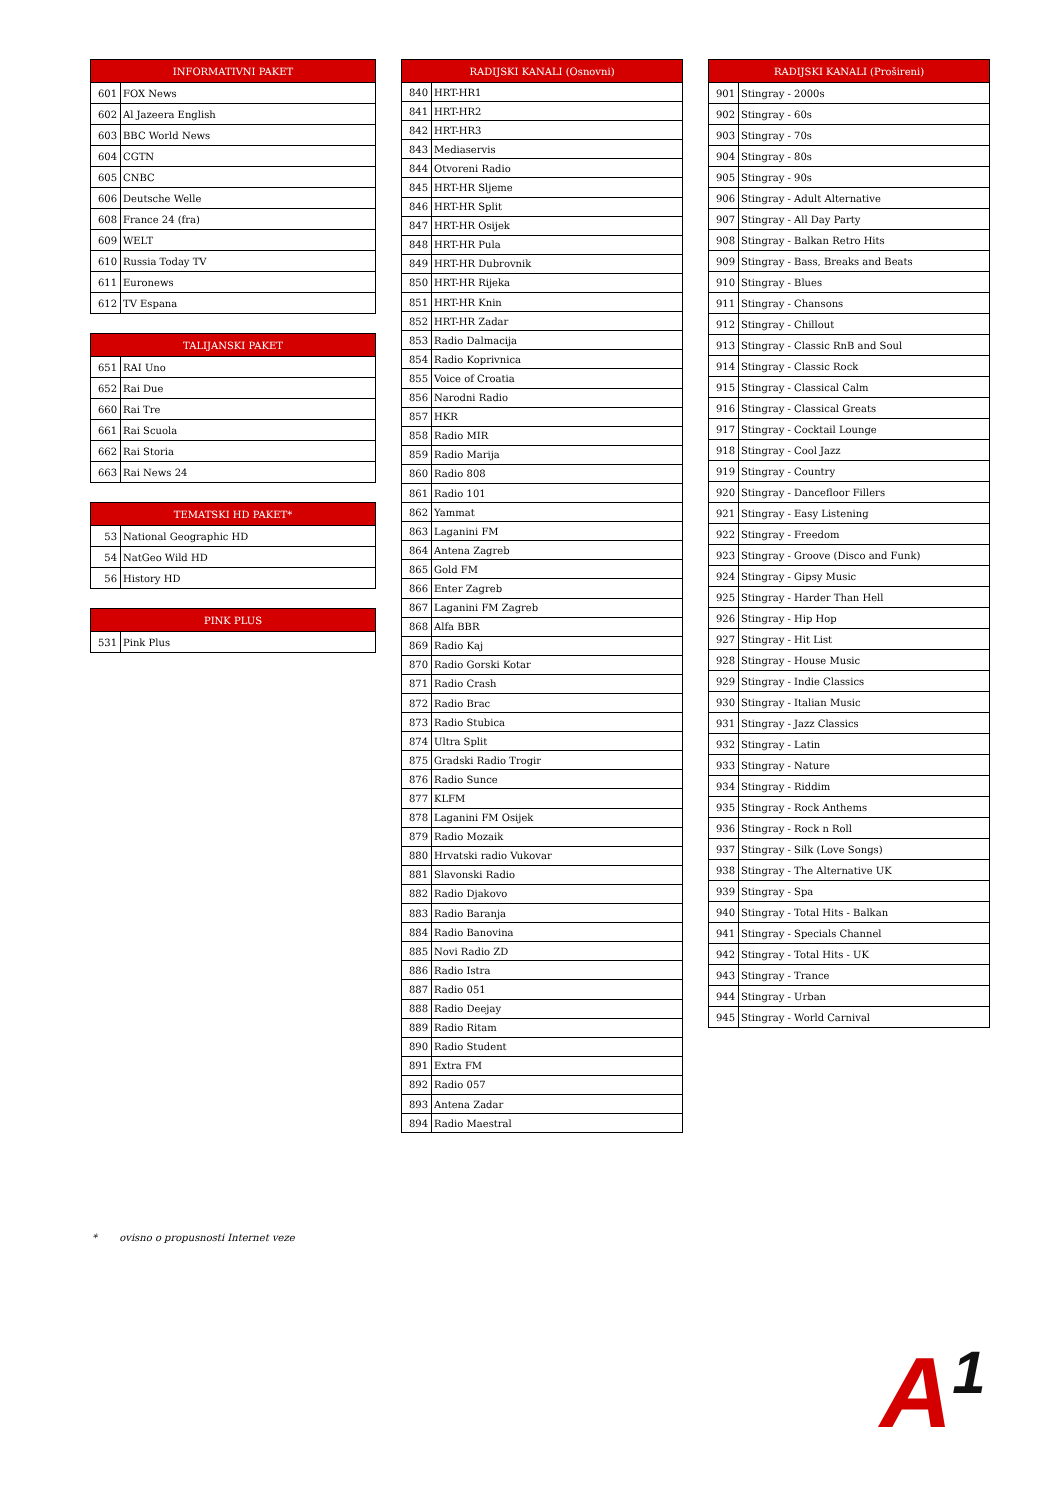| INFORMATIVNI PAKET | |
| --- | --- |
| 601 | FOX News |
| 602 | Al Jazeera English |
| 603 | BBC World News |
| 604 | CGTN |
| 605 | CNBC |
| 606 | Deutsche Welle |
| 608 | France 24 (fra) |
| 609 | WELT |
| 610 | Russia Today TV |
| 611 | Euronews |
| 612 | TV Espana |
| TALIJANSKI PAKET | |
| --- | --- |
| 651 | RAI Uno |
| 652 | Rai Due |
| 660 | Rai Tre |
| 661 | Rai Scuola |
| 662 | Rai Storia |
| 663 | Rai News 24 |
| TEMATSKI HD PAKET* | |
| --- | --- |
| 53 | National Geographic HD |
| 54 | NatGeo Wild HD |
| 56 | History HD |
| PINK PLUS | |
| --- | --- |
| 531 | Pink Plus |
| RADIJSKI KANALI (Osnovni) | |
| --- | --- |
| 840 | HRT-HR1 |
| 841 | HRT-HR2 |
| 842 | HRT-HR3 |
| 843 | Mediaservis |
| 844 | Otvoreni Radio |
| 845 | HRT-HR Sljeme |
| 846 | HRT-HR Split |
| 847 | HRT-HR Osijek |
| 848 | HRT-HR Pula |
| 849 | HRT-HR Dubrovnik |
| 850 | HRT-HR Rijeka |
| 851 | HRT-HR Knin |
| 852 | HRT-HR Zadar |
| 853 | Radio Dalmacija |
| 854 | Radio Koprivnica |
| 855 | Voice of Croatia |
| 856 | Narodni Radio |
| 857 | HKR |
| 858 | Radio MIR |
| 859 | Radio Marija |
| 860 | Radio 808 |
| 861 | Radio 101 |
| 862 | Yammat |
| 863 | Laganini FM |
| 864 | Antena Zagreb |
| 865 | Gold FM |
| 866 | Enter Zagreb |
| 867 | Laganini FM Zagreb |
| 868 | Alfa BBR |
| 869 | Radio Kaj |
| 870 | Radio Gorski Kotar |
| 871 | Radio Crash |
| 872 | Radio Brac |
| 873 | Radio Stubica |
| 874 | Ultra Split |
| 875 | Gradski Radio Trogir |
| 876 | Radio Sunce |
| 877 | KLFM |
| 878 | Laganini FM Osijek |
| 879 | Radio Mozaik |
| 880 | Hrvatski radio Vukovar |
| 881 | Slavonski Radio |
| 882 | Radio Djakovo |
| 883 | Radio Baranja |
| 884 | Radio Banovina |
| 885 | Novi Radio ZD |
| 886 | Radio Istra |
| 887 | Radio 051 |
| 888 | Radio Deejay |
| 889 | Radio Ritam |
| 890 | Radio Student |
| 891 | Extra FM |
| 892 | Radio 057 |
| 893 | Antena Zadar |
| 894 | Radio Maestral |
| RADIJSKI KANALI (Prošireni) | |
| --- | --- |
| 901 | Stingray - 2000s |
| 902 | Stingray - 60s |
| 903 | Stingray - 70s |
| 904 | Stingray - 80s |
| 905 | Stingray - 90s |
| 906 | Stingray - Adult Alternative |
| 907 | Stingray - All Day Party |
| 908 | Stingray - Balkan Retro Hits |
| 909 | Stingray - Bass, Breaks and Beats |
| 910 | Stingray - Blues |
| 911 | Stingray - Chansons |
| 912 | Stingray - Chillout |
| 913 | Stingray - Classic RnB and Soul |
| 914 | Stingray - Classic Rock |
| 915 | Stingray - Classical Calm |
| 916 | Stingray - Classical Greats |
| 917 | Stingray - Cocktail Lounge |
| 918 | Stingray - Cool Jazz |
| 919 | Stingray - Country |
| 920 | Stingray - Dancefloor Fillers |
| 921 | Stingray - Easy Listening |
| 922 | Stingray - Freedom |
| 923 | Stingray - Groove (Disco and Funk) |
| 924 | Stingray - Gipsy Music |
| 925 | Stingray - Harder Than Hell |
| 926 | Stingray - Hip Hop |
| 927 | Stingray - Hit List |
| 928 | Stingray - House Music |
| 929 | Stingray - Indie Classics |
| 930 | Stingray - Italian Music |
| 931 | Stingray - Jazz Classics |
| 932 | Stingray - Latin |
| 933 | Stingray - Nature |
| 934 | Stingray - Riddim |
| 935 | Stingray - Rock Anthems |
| 936 | Stingray - Rock n Roll |
| 937 | Stingray - Silk (Love Songs) |
| 938 | Stingray - The Alternative UK |
| 939 | Stingray - Spa |
| 940 | Stingray - Total Hits - Balkan |
| 941 | Stingray - Specials Channel |
| 942 | Stingray - Total Hits - UK |
| 943 | Stingray - Trance |
| 944 | Stingray - Urban |
| 945 | Stingray - World Carnival |
* ovisno o propusnosti Internet veze
A<sup>1</sup>